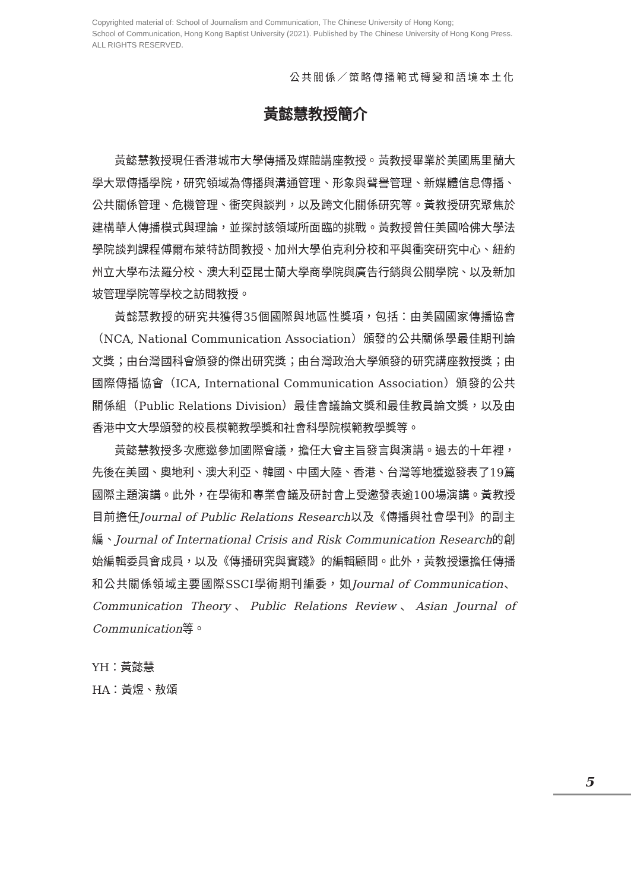Copyrighted material of: School of Journalism and Communication, The Chinese University of Hong Kong;
School of Communication, Hong Kong Baptist University (2021). Published by The Chinese University of Hong Kong Press.
ALL RIGHTS RESERVED.
公共關係／策略傳播範式轉變和語境本土化
黃懿慧教授簡介
黃懿慧教授現任香港城市大學傳播及媒體講座教授。黃教授畢業於美國馬里蘭大學大眾傳播學院，研究領域為傳播與溝通管理、形象與聲譽管理、新媒體信息傳播、公共關係管理、危機管理、衝突與談判，以及跨文化關係研究等。黃教授研究聚焦於建構華人傳播模式與理論，並探討該領域所面臨的挑戰。黃教授曾任美國哈佛大學法學院談判課程傅爾布萊特訪問教授、加州大學伯克利分校和平與衝突研究中心、紐約州立大學布法羅分校、澳大利亞昆士蘭大學商學院與廣告行銷與公關學院、以及新加坡管理學院等學校之訪問教授。
黃懿慧教授的研究共獲得35個國際與地區性獎項，包括：由美國國家傳播協會（NCA, National Communication Association）頒發的公共關係學最佳期刊論文獎；由台灣國科會頒發的傑出研究獎；由台灣政治大學頒發的研究講座教授獎；由國際傳播協會（ICA, International Communication Association）頒發的公共關係組（Public Relations Division）最佳會議論文獎和最佳教員論文獎，以及由香港中文大學頒發的校長模範教學獎和社會科學院模範教學獎等。
黃懿慧教授多次應邀參加國際會議，擔任大會主旨發言與演講。過去的十年裡，先後在美國、奧地利、澳大利亞、韓國、中國大陸、香港、台灣等地獲邀發表了19篇國際主題演講。此外，在學術和專業會議及研討會上受邀發表逾100場演講。黃教授目前擔任Journal of Public Relations Research以及《傳播與社會學刊》的副主編、Journal of International Crisis and Risk Communication Research的創始編輯委員會成員，以及《傳播研究與實踐》的編輯顧問。此外，黃教授還擔任傳播和公共關係領域主要國際SSCI學術期刊編委，如Journal of Communication、Communication Theory、Public Relations Review、Asian Journal of Communication等。
YH：黃懿慧
HA：黃煜、敖頌
5